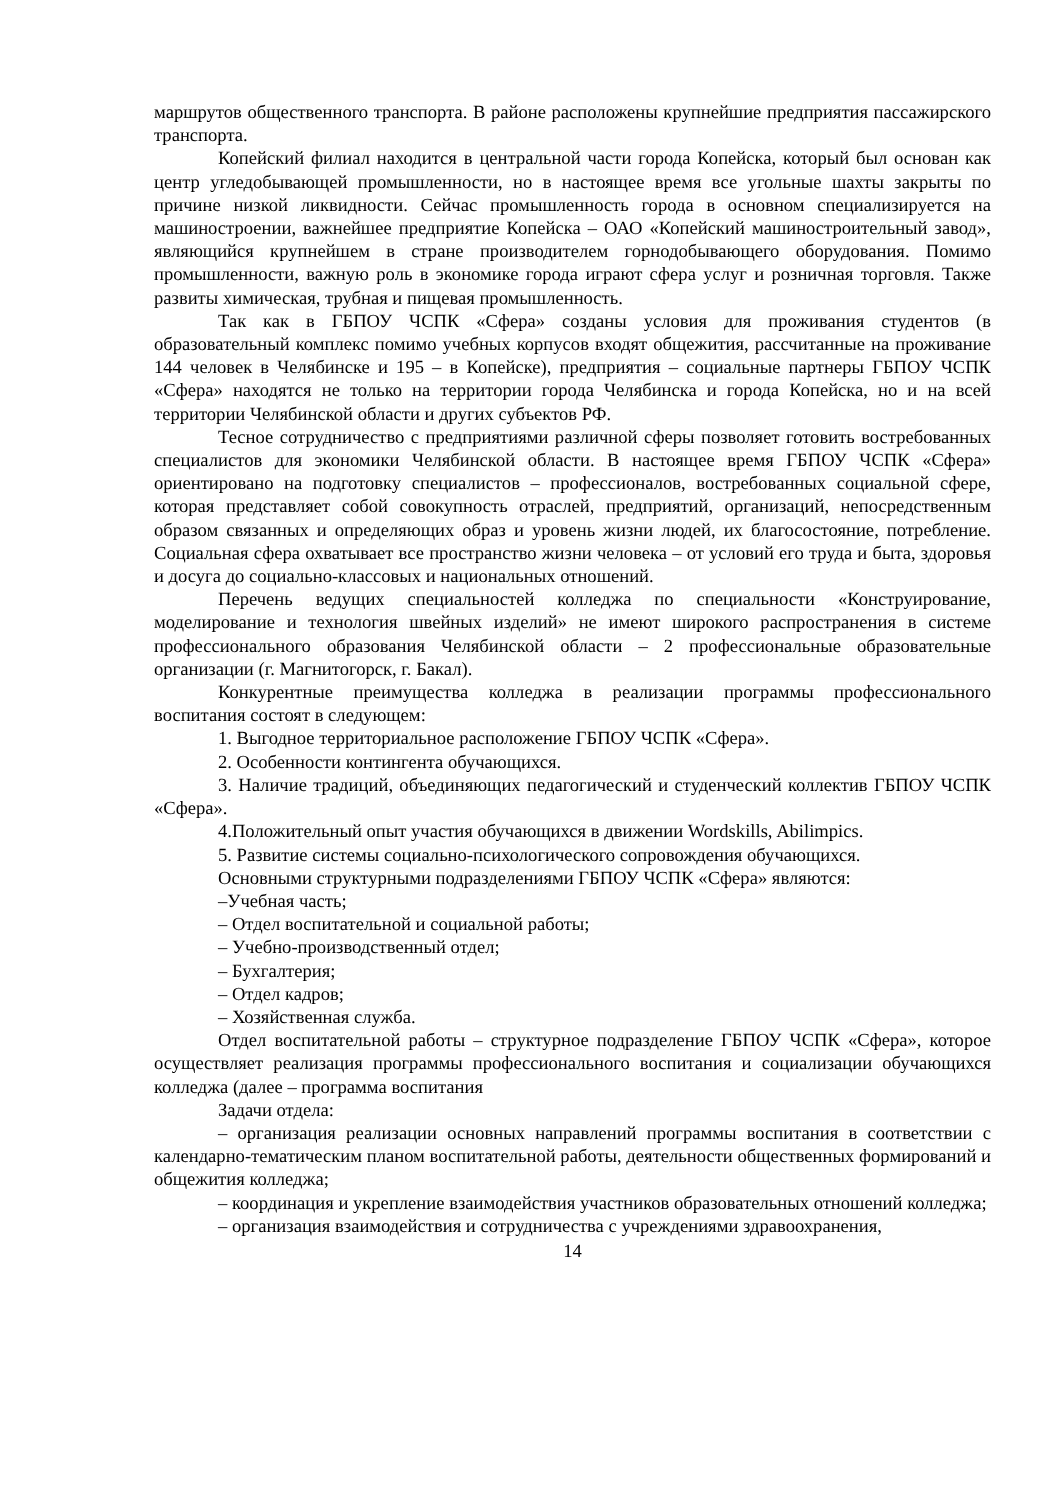маршрутов общественного транспорта. В районе расположены крупнейшие предприятия пассажирского транспорта.
Копейский филиал находится в центральной части города Копейска, который был основан как центр угледобывающей промышленности, но в настоящее время все угольные шахты закрыты по причине низкой ликвидности. Сейчас промышленность города в основном специализируется на машиностроении, важнейшее предприятие Копейска – ОАО «Копейский машиностроительный завод», являющийся крупнейшем в стране производителем горнодобывающего оборудования. Помимо промышленности, важную роль в экономике города играют сфера услуг и розничная торговля. Также развиты химическая, трубная и пищевая промышленность.
Так как в ГБПОУ ЧСПК «Сфера» созданы условия для проживания студентов (в образовательный комплекс помимо учебных корпусов входят общежития, рассчитанные на проживание 144 человек в Челябинске и 195 – в Копейске), предприятия – социальные партнеры ГБПОУ ЧСПК «Сфера» находятся не только на территории города Челябинска и города Копейска, но и на всей территории Челябинской области и других субъектов РФ.
Тесное сотрудничество с предприятиями различной сферы позволяет готовить востребованных специалистов для экономики Челябинской области. В настоящее время ГБПОУ ЧСПК «Сфера» ориентировано на подготовку специалистов – профессионалов, востребованных социальной сфере, которая представляет собой совокупность отраслей, предприятий, организаций, непосредственным образом связанных и определяющих образ и уровень жизни людей, их благосостояние, потребление. Социальная сфера охватывает все пространство жизни человека – от условий его труда и быта, здоровья и досуга до социально-классовых и национальных отношений.
Перечень ведущих специальностей колледжа по специальности «Конструирование, моделирование и технология швейных изделий» не имеют широкого распространения в системе профессионального образования Челябинской области – 2 профессиональные образовательные организации (г. Магнитогорск, г. Бакал).
Конкурентные преимущества колледжа в реализации программы профессионального воспитания состоят в следующем:
1. Выгодное территориальное расположение ГБПОУ ЧСПК «Сфера».
2. Особенности контингента обучающихся.
3. Наличие традиций, объединяющих педагогический и студенческий коллектив ГБПОУ ЧСПК «Сфера».
4.Положительный опыт участия обучающихся в движении Wordskills, Abilimpics.
5. Развитие системы социально-психологического сопровождения обучающихся.
Основными структурными подразделениями ГБПОУ ЧСПК «Сфера» являются:
–Учебная часть;
– Отдел воспитательной и социальной работы;
– Учебно-производственный отдел;
– Бухгалтерия;
– Отдел кадров;
– Хозяйственная служба.
Отдел воспитательной работы – структурное подразделение ГБПОУ ЧСПК «Сфера», которое осуществляет реализация программы профессионального воспитания и социализации обучающихся колледжа (далее – программа воспитания
Задачи отдела:
– организация реализации основных направлений программы воспитания в соответствии с календарно-тематическим планом воспитательной работы, деятельности общественных формирований и общежития колледжа;
– координация и укрепление взаимодействия участников образовательных отношений колледжа;
– организация взаимодействия и сотрудничества с учреждениями здравоохранения,
14